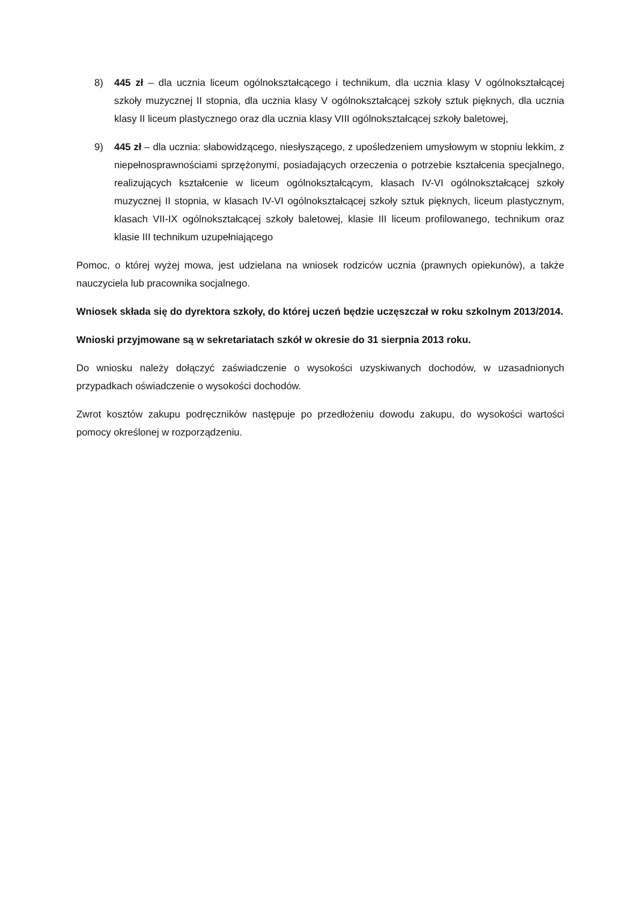8) 445 zł – dla ucznia liceum ogólnokształcącego i technikum, dla ucznia klasy V ogólnokształcącej szkoły muzycznej II stopnia, dla ucznia klasy V ogólnokształcącej szkoły sztuk pięknych, dla ucznia klasy II liceum plastycznego oraz dla ucznia klasy VIII ogólnokształcącej szkoły baletowej,
9) 445 zł – dla ucznia: słabowidzącego, niesłyszącego, z upośledzeniem umysłowym w stopniu lekkim, z niepełnosprawnościami sprzężonymi, posiadających orzeczenia o potrzebie kształcenia specjalnego, realizujących kształcenie w liceum ogólnokształcącym, klasach IV-VI ogólnokształcącej szkoły muzycznej II stopnia, w klasach IV-VI ogólnokształcącej szkoły sztuk pięknych, liceum plastycznym, klasach VII-IX ogólnokształcącej szkoły baletowej, klasie III liceum profilowanego, technikum oraz klasie III technikum uzupełniającego
Pomoc, o której wyżej mowa, jest udzielana na wniosek rodziców ucznia (prawnych opiekunów), a także nauczyciela lub pracownika socjalnego.
Wniosek składa się do dyrektora szkoły, do której uczeń będzie uczęszczał w roku szkolnym 2013/2014.
Wnioski przyjmowane są w sekretariatach szkół w okresie do 31 sierpnia 2013 roku.
Do wniosku należy dołączyć zaświadczenie o wysokości uzyskiwanych dochodów, w uzasadnionych przypadkach oświadczenie o wysokości dochodów.
Zwrot kosztów zakupu podręczników następuje po przedłożeniu dowodu zakupu, do wysokości wartości pomocy określonej w rozporządzeniu.